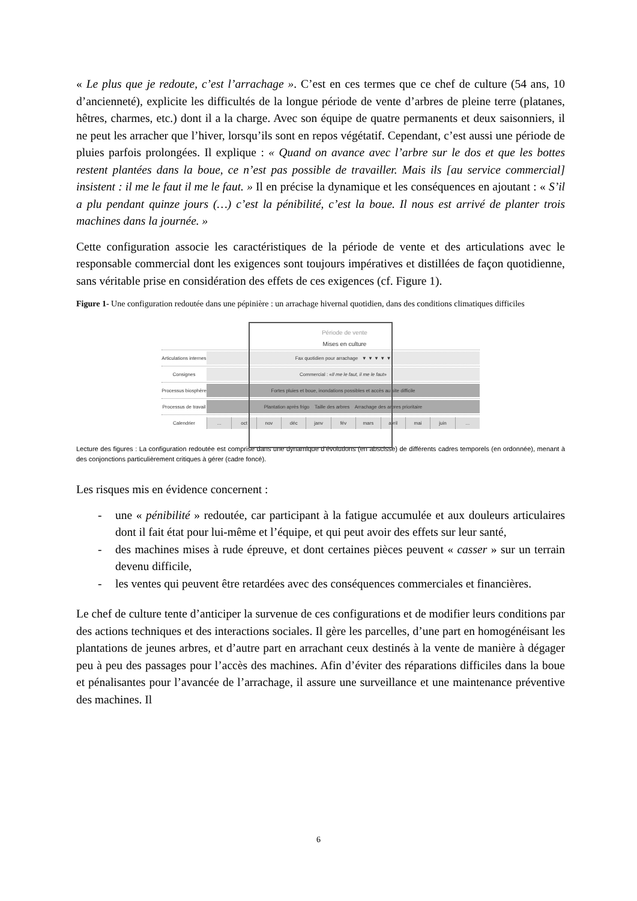« Le plus que je redoute, c’est l’arrachage ». C’est en ces termes que ce chef de culture (54 ans, 10 d’ancienneté), explicite les difficultés de la longue période de vente d’arbres de pleine terre (platanes, hêtres, charmes, etc.) dont il a la charge. Avec son équipe de quatre permanents et deux saisonniers, il ne peut les arracher que l’hiver, lorsqu’ils sont en repos végétatif. Cependant, c’est aussi une période de pluies parfois prolongées. Il explique : « Quand on avance avec l’arbre sur le dos et que les bottes restent plantées dans la boue, ce n’est pas possible de travailler. Mais ils [au service commercial] insistent : il me le faut il me le faut. » Il en précise la dynamique et les conséquences en ajoutant : « S’il a plu pendant quinze jours (…) c’est la pénibilité, c’est la boue. Il nous est arrivé de planter trois machines dans la journée. »
Cette configuration associe les caractéristiques de la période de vente et des articulations avec le responsable commercial dont les exigences sont toujours impératives et distillées de façon quotidienne, sans véritable prise en considération des effets de ces exigences (cf. Figure 1).
Figure 1- Une configuration redoutée dans une pépinière : un arrachage hivernal quotidien, dans des conditions climatiques difficiles
Période de vente
Mises en culture
Articulations internes
Fax quotidien pour arrachage ▼ ▼ ▼ ▼ ▼
Consignes
Commercial : « Il me le faut, il me le faut »
Processus biosphère
Fortes pluies et boue, inondations possibles et accès au site difficile
Processus de travail
Plantation après frigo Taille des arbres Arrachage des arbres prioritaire
Calendrier
... oct nov déc janv fév mars avril mai juin ...
Lecture des figures : La configuration redoutée est comprise dans une dynamique d’évolutions (en abscisse) de différents cadres temporels (en ordonnée), menant à des conjonctions particulièrement critiques à gérer (cadre foncé).
Les risques mis en évidence concernent :
- une « pénibilité » redoutée, car participant à la fatigue accumulée et aux douleurs articulaires dont il fait état pour lui-même et l’équipe, et qui peut avoir des effets sur leur santé,
- des machines mises à rude épreuve, et dont certaines pièces peuvent « casser » sur un terrain devenu difficile,
- les ventes qui peuvent être retardées avec des conséquences commerciales et financières.
Le chef de culture tente d’anticiper la survenue de ces configurations et de modifier leurs conditions par des actions techniques et des interactions sociales. Il gère les parcelles, d’une part en homogénéisant les plantations de jeunes arbres, et d’autre part en arrachant ceux destinés à la vente de manière à dégager peu à peu des passages pour l’accès des machines. Afin d’éviter des réparations difficiles dans la boue et pénalisantes pour l’avancée de l’arrachage, il assure une surveillance et une maintenance préventive des machines. Il
6